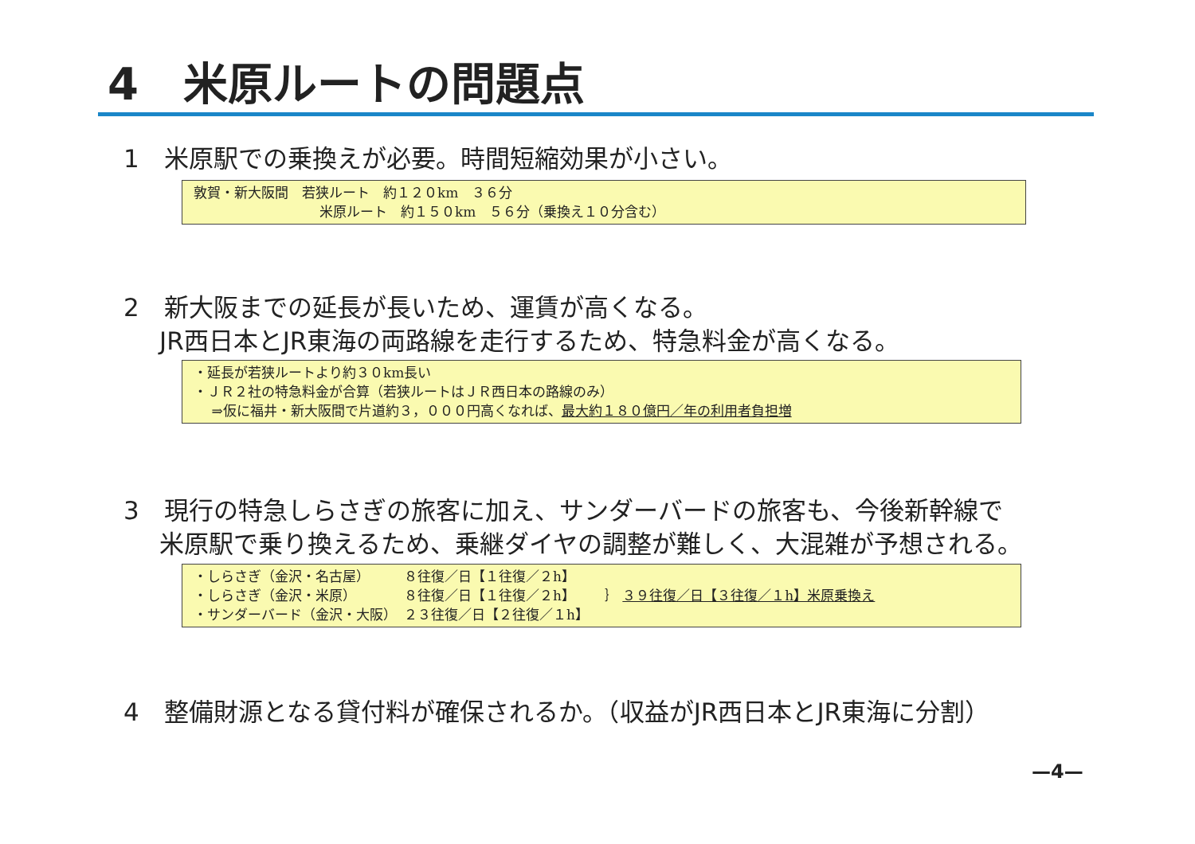4　米原ルートの問題点
1　米原駅での乗換えが必要。時間短縮効果が小さい。
敦賀・新大阪間　若狭ルート　約１２０km　３６分
米原ルート　約１５０km　５６分（乗換え１０分含む）
2　新大阪までの延長が長いため、運賃が高くなる。
JR西日本とJR東海の両路線を走行するため、特急料金が高くなる。
・延長が若狭ルートより約３０km長い
・ＪＲ２社の特急料金が合算（若狭ルートはＪＲ西日本の路線のみ）
　 ⇒仮に福井・新大阪間で片道約３，０００円高くなれば、最大約１８０億円／年の利用者負担増
3　現行の特急しらさぎの旅客に加え、サンダーバードの旅客も、今後新幹線で
米原駅で乗り換えるため、乗継ダイヤの調整が難しく、大混雑が予想される。
・しらさぎ（金沢・名古屋）　　　８往復／日【１往復／２h】
・しらさぎ（金沢・米原）　　　　８往復／日【１往復／２h】
・サンダーバード（金沢・大阪）　２３往復／日【２往復／１h】
｝ ３９往復／日【３往復／１h】米原乗換え
4　整備財源となる貸付料が確保されるか。（収益がJR西日本とJR東海に分割）
—4—